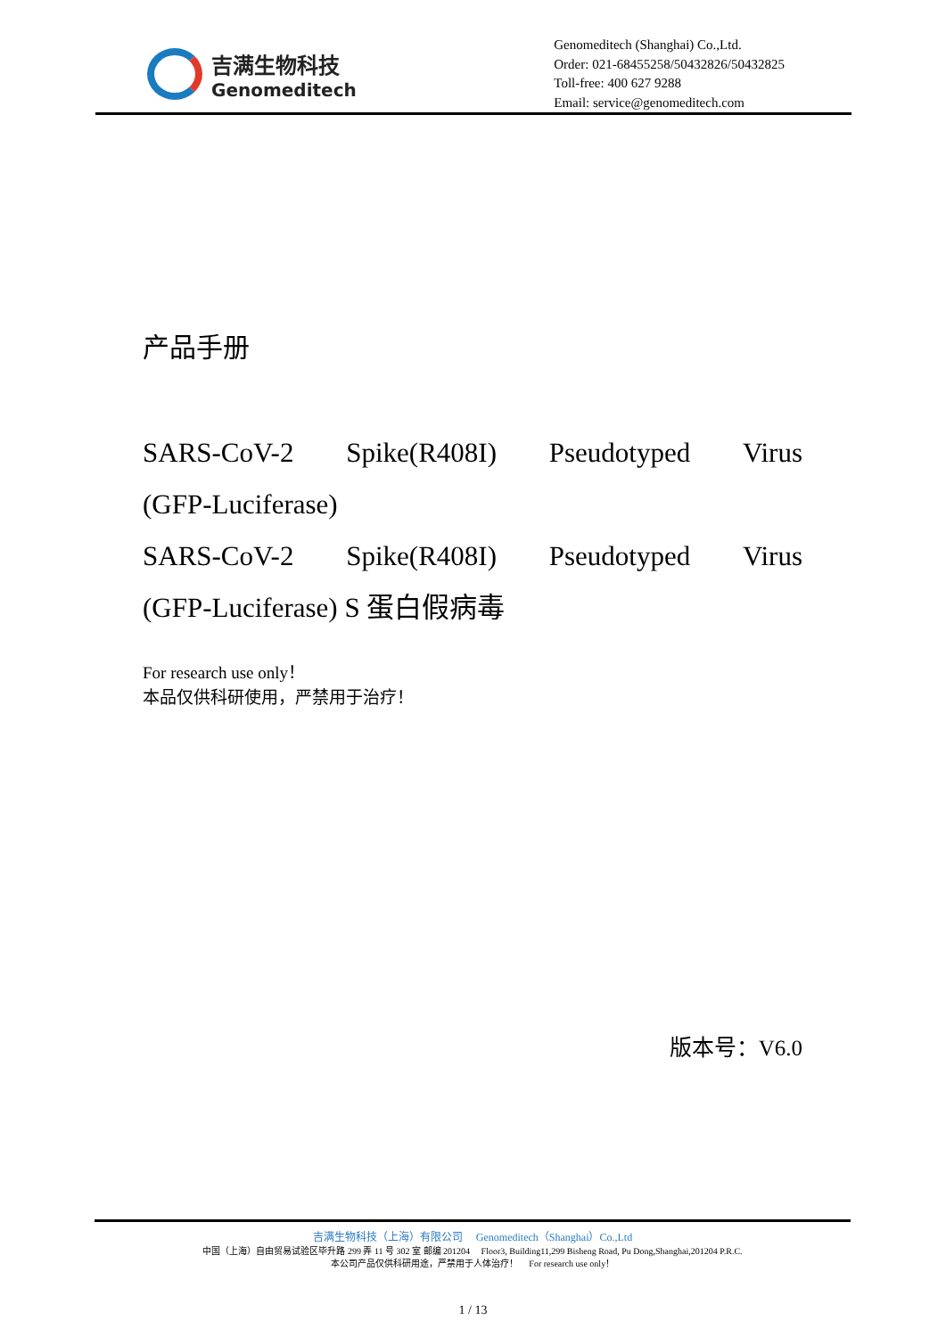吉满生物科技
Genomeditech
Genomeditech (Shanghai) Co.,Ltd.
Order: 021-68455258/50432826/50432825
Toll-free: 400 627 9288
Email: service@genomeditech.com
产品手册
SARS-CoV-2 Spike(R408I) Pseudotyped Virus
(GFP-Luciferase)
SARS-CoV-2 Spike(R408I) Pseudotyped Virus
(GFP-Luciferase) S 蛋白假病毒
For research use only！
本品仅供科研使用，严禁用于治疗！
版本号：V6.0
吉满生物科技（上海）有限公司 Genomeditech（Shanghai）Co.,Ltd
中国（上海）自由贸易试验区毕升路 299 弄 11 号 302 室 邮编 201204 Floor3, Building11,299 Bisheng Road, Pu Dong,Shanghai,201204 P.R.C.
本公司产品仅供科研用途，严禁用于人体治疗！ For research use only！
1 / 13